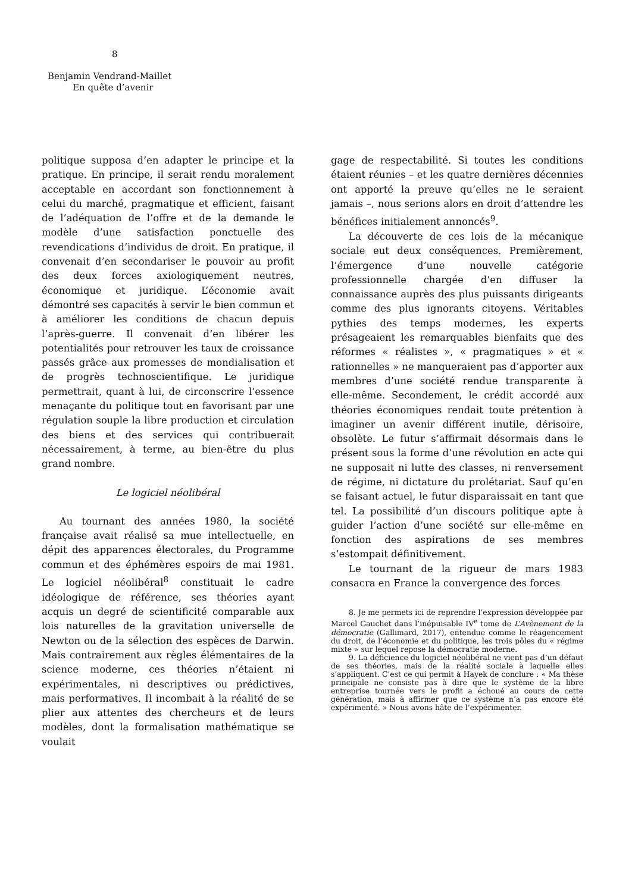8
Benjamin Vendrand-Maillet
En quête d’avenir
politique supposa d’en adapter le principe et la pratique. En principe, il serait rendu moralement acceptable en accordant son fonctionnement à celui du marché, pragmatique et efficient, faisant de l’adéquation de l’offre et de la demande le modèle d’une satisfaction ponctuelle des revendications d’individus de droit. En pratique, il convenait d’en secondariser le pouvoir au profit des deux forces axiologiquement neutres, économique et juridique. L’économie avait démontré ses capacités à servir le bien commun et à améliorer les conditions de chacun depuis l’après-guerre. Il convenait d’en libérer les potentialités pour retrouver les taux de croissance passés grâce aux promesses de mondialisation et de progrès technoscientifique. Le juridique permettrait, quant à lui, de circonscrire l’essence menaçante du politique tout en favorisant par une régulation souple la libre production et circulation des biens et des services qui contribuerait nécessairement, à terme, au bien-être du plus grand nombre.
Le logiciel néolibéral
Au tournant des années 1980, la société française avait réalisé sa mue intellectuelle, en dépit des apparences électorales, du Programme commun et des éphémères espoirs de mai 1981. Le logiciel néolibéral<sup>8</sup> constituait le cadre idéologique de référence, ses théories ayant acquis un degré de scientificité comparable aux lois naturelles de la gravitation universelle de Newton ou de la sélection des espèces de Darwin. Mais contrairement aux règles élémentaires de la science moderne, ces théories n’étaient ni expérimentales, ni descriptives ou prédictives, mais performatives. Il incombait à la réalité de se plier aux attentes des chercheurs et de leurs modèles, dont la formalisation mathématique se voulait
gage de respectabilité. Si toutes les conditions étaient réunies – et les quatre dernières décennies ont apporté la preuve qu’elles ne le seraient jamais –, nous serions alors en droit d’attendre les bénéfices initialement annoncés<sup>9</sup>.
La découverte de ces lois de la mécanique sociale eut deux conséquences. Premièrement, l’émergence d’une nouvelle catégorie professionnelle chargée d’en diffuser la connaissance auprès des plus puissants dirigeants comme des plus ignorants citoyens. Véritables pythies des temps modernes, les experts présageaient les remarquables bienfaits que des réformes « réalistes », « pragmatiques » et « rationnelles » ne manqueraient pas d’apporter aux membres d’une société rendue transparente à elle-même. Secondement, le crédit accordé aux théories économiques rendait toute prétention à imaginer un avenir différent inutile, dérisoire, obsolète. Le futur s’affirmait désormais dans le présent sous la forme d’une révolution en acte qui ne supposait ni lutte des classes, ni renversement de régime, ni dictature du prolétariat. Sauf qu’en se faisant actuel, le futur disparaissait en tant que tel. La possibilité d’un discours politique apte à guider l’action d’une société sur elle-même en fonction des aspirations de ses membres s’estompait définitivement.
Le tournant de la rigueur de mars 1983 consacra en France la convergence des forces
8. Je me permets ici de reprendre l’expression développée par Marcel Gauchet dans l’inépuisable IV<sup>e</sup> tome de L’Avènement de la démocratie (Gallimard, 2017), entendue comme le réagencement du droit, de l’économie et du politique, les trois pôles du « régime mixte » sur lequel repose la démocratie moderne.
9. La déficience du logiciel néolibéral ne vient pas d’un défaut de ses théories, mais de la réalité sociale à laquelle elles s’appliquent. C’est ce qui permit à Hayek de conclure : « Ma thèse principale ne consiste pas à dire que le système de la libre entreprise tournée vers le profit a échoué au cours de cette génération, mais à affirmer que ce système n’a pas encore été expérimenté. » Nous avons hâte de l’expérimenter.